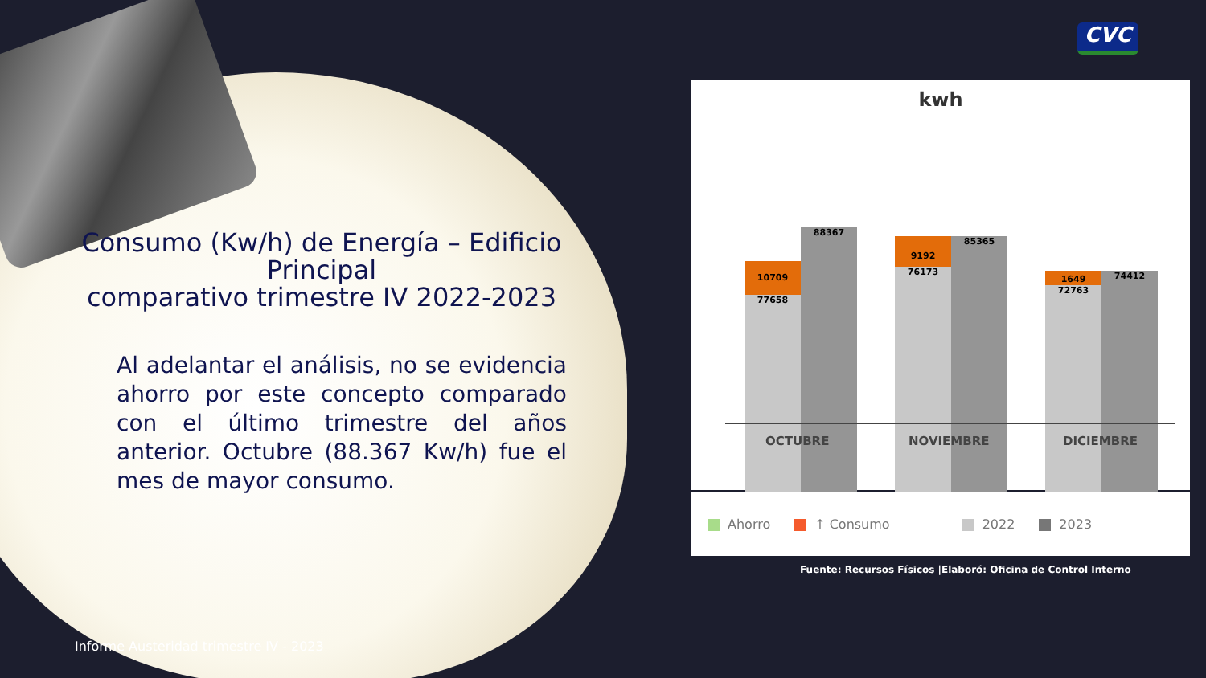CVC
Consumo (Kw/h) de Energía – Edificio Principal
comparativo trimestre IV 2022-2023
Al adelantar el análisis, no se evidencia ahorro por este concepto comparado con el último trimestre del años anterior. Octubre (88.367 Kw/h) fue el mes de mayor consumo.
kwh
10709
77658
88367
9192
76173
85365
1649
72763
74412
OCTUBRE NOVIEMBRE DICIEMBRE
Ahorro ↑ Consumo 2022 2023
Fuente: Recursos Físicos |Elaboró: Oficina de Control Interno
Informe Austeridad trimestre IV - 2023